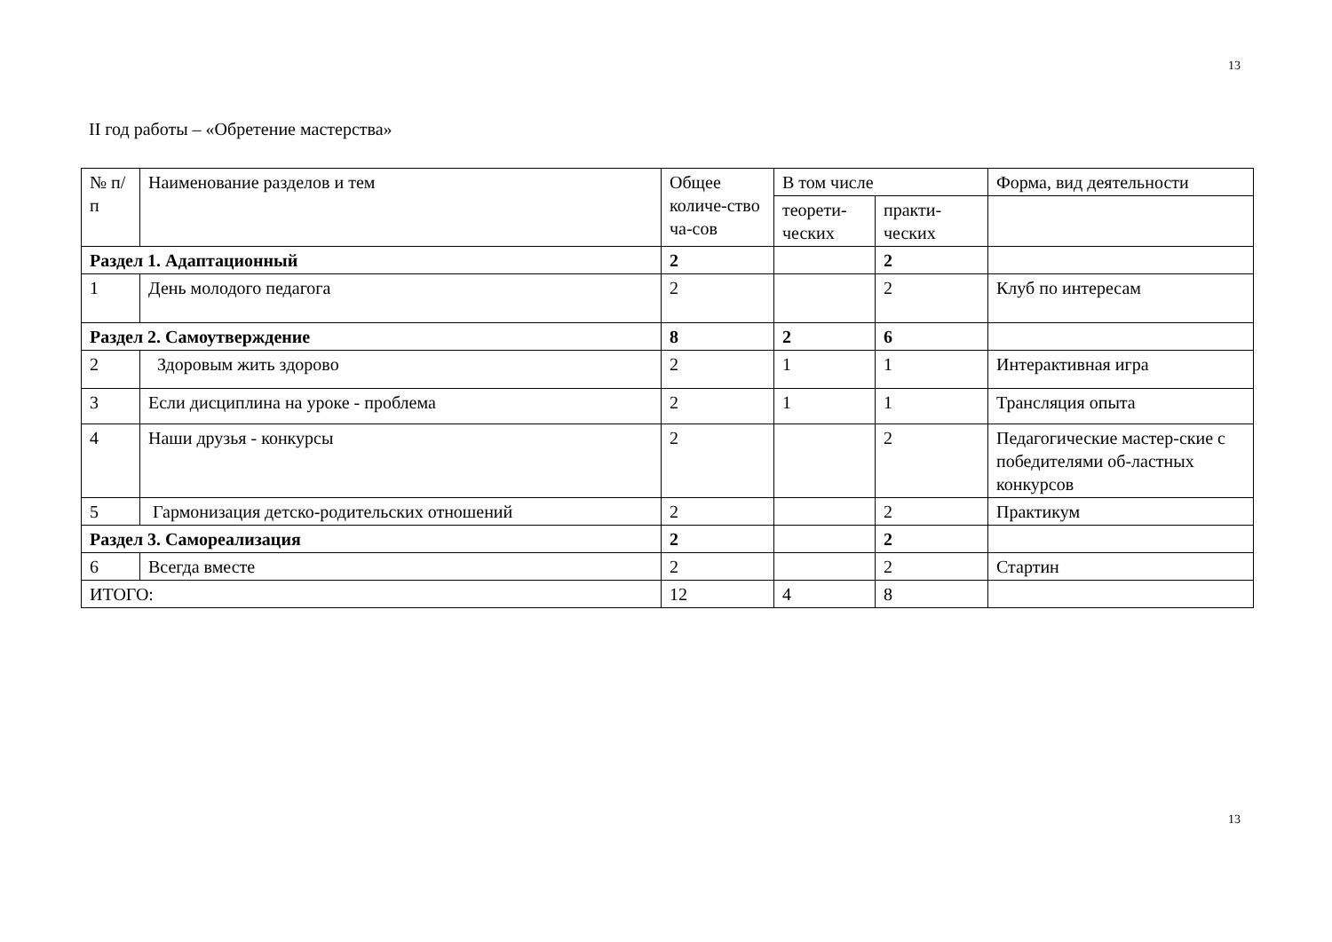13
II год работы – «Обретение мастерства»
| № п/п | Наименование разделов и тем | Общее количе-ство ча-сов | В том числе | | Форма, вид деятельности |
| | | | теорети-ческих | практи-ческих | |
| Раздел 1. Адаптационный | | 2 | | 2 | |
| 1 | День молодого педагога | 2 | | 2 | Клуб по интересам |
| Раздел 2. Самоутверждение | | 8 | 2 | 6 | |
| 2 | Здоровым жить здорово | 2 | 1 | 1 | Интерактивная игра |
| 3 | Если дисциплина на уроке - проблема | 2 | 1 | 1 | Трансляция опыта |
| 4 | Наши друзья - конкурсы | 2 | | 2 | Педагогические мастер-ские с победителями об-ластных конкурсов |
| 5 | Гармонизация детско-родительских отношений | 2 | | 2 | Практикум |
| Раздел 3. Самореализация | | 2 | | 2 | |
| 6 | Всегда вместе | 2 | | 2 | Стартин |
| ИТОГО: | | 12 | 4 | 8 | |
13